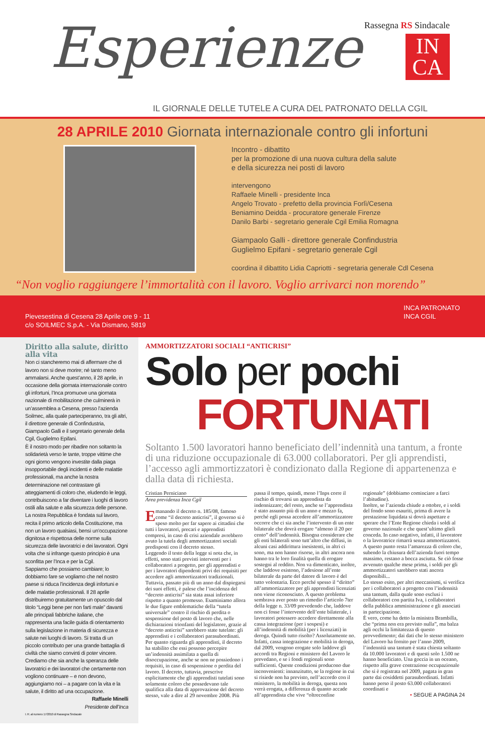Esperienze
Rassegna RS Sindacale
IN
CA
IL GIORNALE DELLE TUTELE A CURA DEL PATRONATO DELLA CGIL
28 APRILE 2010 Giornata internazionale contro gli infortuni
Incontro - dibattito
per la promozione di una nuova cultura della salute
e della sicurezza nei posti di lavoro
intervengono
Raffaele Minelli - presidente Inca
Angelo Trovato - prefetto della provincia Forlì/Cesena
Beniamino Deidda - procuratore generale Firenze
Danilo Barbi - segretario generale Cgil Emilia Romagna
Giampaolo Galli - direttore generale Confindustria
Guglielmo Epifani - segretario generale Cgil
coordina il dibattito Lidia Capriotti - segretaria generale Cdl Cesena
“Non voglio raggiungere l’immortalità con il lavoro. Voglio arrivarci non morendo”
Pievesestina di Cesena 28 Aprile ore 9 - 11
c/o SOILMEC S.p.A. - Via Dismano, 5819
INCA PATRONATO
INCA CGIL
Diritto alla salute, diritto alla vita
Non ci stancheremo mai di affermare che di lavoro non si deve morire; né tanto meno ammalarsi. Anche quest’anno, il 28 aprile, in occasione della giornata internazionale contro gli infortuni, l’Inca promuove una giornata nazionale di mobilitazione che culminerà in un’assemblea a Cesena, presso l’azienda Soilmec, alla quale parteciperanno, tra gli altri, il direttore generale di Confindustria, Giampaolo Galli e il segretario generale della Cgil, Guglielmo Epifani.
È il nostro modo per ribadire non soltanto la solidarietà verso le tante, troppe vittime che ogni giorno vengono investite dalla piaga insopportabile degli incidenti e delle malattie professionali, ma anche la nostra determinazione nel contrastare gli atteggiamenti di coloro che, eludendo le leggi, contribuiscono a far diventare i luoghi di lavoro ostili alla salute e alla sicurezza delle persone.
La nostra Repubblica è fondata sul lavoro, recita il primo articolo della Costituzione, ma non un lavoro qualsiasi, bensì un’occupazione dignitosa e rispettosa delle norme sulla sicurezza delle lavoratrici e dei lavoratori. Ogni volta che si infrange questo principio è una sconfitta per l’Inca e per la Cgil.
Sappiamo che possiamo cambiare; lo dobbiamo fare se vogliamo che nel nostro paese si riduca l’incidenza degli infortuni e delle malattie professionali. Il 28 aprile distribuiremo gratuitamente un opuscolo dal titolo “Leggi bene per non farti male” davanti alle principali fabbriche italiane, che rappresenta una facile guida di orientamento sulla legislazione in materia di sicurezza e salute nei luoghi di lavoro. Si tratta di un piccolo contributo per una grande battaglia di civiltà che siamo convinti di poter vincere. Crediamo che sia anche la speranza delle lavoratrici e dei lavoratori che certamente non vogliono continuare – e non devono, aggiungiamo noi – a pagare con la vita e la salute, il diritto ad una occupazione.
Raffaele Minelli
Presidente dell’Inca
I. R. al numero 17/2010 di Rassegna Sindacale
AMMORTIZZATORI SOCIALI “ANTICRISI”
Solo per pochi
FORTUNATI
Soltanto 1.500 lavoratori hanno beneficiato dell’indennità una tantum, a fronte di una riduzione occupazionale di 63.000 collaboratori. Per gli apprendisti, l’accesso agli ammortizzatori è condizionato dalla Regione di appartenenza e dalla data di richiesta.
Cristian Perniciano
Area previdenza Inca Cgil
Emanando il decreto n. 185/08, famoso come “il decreto anticrisi”, il governo si è speso molto per far sapere ai cittadini che tutti i lavoratori, precari e apprendisti compresi, in caso di crisi aziendale avrebbero avuto la tutela degli ammortizzatori sociali predisposti con il decreto stesso.
Leggendo il testo della legge si nota che, in effetti, sono stati previsti interventi per i collaboratori a progetto, per gli apprendisti e per i lavoratori dipendenti privi dei requisiti per accedere agli ammortizzatori tradizionali.
Tuttavia, passato più di un anno dal dispiegarsi dei suoi effetti, è palese che l’incidenza del “decreto anticrisi” sia stata assai inferiore rispetto a quanto promesso. Esaminiamo allora le due figure emblematiche della “tutela universale” contro il rischio di perdita o sospensione del posto di lavoro che, nelle dichiarazioni trionfanti del legislatore, grazie al “decreto anticrisi” sarebbero state tutelate: gli apprendisti e i collaboratori parasubordinati.
Per quanto riguarda gli apprendisti, il decreto ha stabilito che essi possono percepire un’indennità assimilata a quella di disoccupazione, anche se non ne possiedono i requisiti, in caso di sospensione o perdita del lavoro. Il decreto, tuttavia, prescrive esplicitamente che gli apprendisti tutelati sono solamente coloro che possedevano tale qualifica alla data di approvazione del decreto stesso, vale a dire al 29 novembre 2008. Più passa il tempo, quindi, meno l’Inps corre il rischio di trovarsi un apprendista da indennizzare; del resto, anche se l’apprendista è stato assunto più di un anno e mezzo fa, perché egli possa accedere all’ammortizzatore occorre che ci sia anche l’intervento di un ente bilaterale che dovrà erogare “almeno il 20 per cento” dell’indennità. Bisogna considerare che gli enti bilaterali sono tutt’altro che diffusi, in alcuni casi addirittura inesistenti, in altri ci sono, ma non hanno risorse, in altri ancora non hanno tra le loro finalità quella di erogare sostegni al reddito. Non va dimenticato, inoltre, che laddove esistono, l’adesione all’ente bilaterale da parte del datore di lavoro è del tutto volontaria. Ecco perché spesso il “diritto” all’ammortizzatore per gli apprendisti licenziati non viene riconosciuto. A questo problema sembrava aver posto un rimedio l’articolo 7ter della legge n. 33/09 prevedendo che, laddove non ci fosse l’intervento dell’ente bilaterale, i lavoratori potessero accedere direttamente alla cassa integrazione (per i sospesi) e all’indennità di mobilità (per i licenziati) in deroga. Quindi tutto risolto? Assolutamente no.
Infatti, cassa integrazione e mobilità in deroga, dal 2009, vengono erogate solo laddove gli accordi tra Regioni e ministero del Lavoro le prevedano, e se i fondi regionali sono sufficienti. Queste condizioni producono due inconvenienti: innanzitutto, se la regione in cui si risiede non ha previsto, nell’accordo con il ministero, la mobilità in deroga, questa non verrà erogata, a differenza di quanto accade all’apprendista che vive “oltreconfine regionale” (dobbiamo cominciare a farci l’abitudine).
Inoltre, se l’azienda chiude a ottobre, e i soldi del fondo sono esauriti, prima di avere la prestazione liquidata si dovrà aspettare e sperare che l’Ente Regione chieda i soldi al governo nazionale e che quest’ultimo glieli conceda. In caso negativo, infatti, il lavoratore o la lavoratrice rimarrà senza ammortizzatori.
A questo punto resta l’amarezza di coloro che, subendo la chiusura dell’azienda fuori tempo massimo, restano a bocca asciutta. Se ciò fosse avvenuto qualche mese prima, i soldi per gli ammortizzatori sarebbero stati ancora disponibili...
Lo stesso esito, per altri meccanismi, si verifica per i collaboratori a progetto con l’indennità una tantum, dalla quale sono esclusi i collaboratori con partita Iva, i collaboratori della pubblica amministrazione e gli associati in partecipazione.
È vero, come ha detto la ministra Brambilla, che “prima non era previsto nulla”, ma balza agli occhi la limitatezza di questo provvedimento; dai dati che lo stesso ministero del Lavoro ha fornito per l’anno 2009, l’indennità una tantum è stata chiesta soltanto da 10.000 lavoratori e di questi solo 1.500 ne hanno beneficiato. Una goccia in un oceano, rispetto alla grave contrazione occupazionale che si è registrata nel 2009, pagata in gran parte dai cosiddetti parasubordinati. Infatti hanno perso il posto 63.000 collaboratori coordinati e
• SEGUE A PAGINA 24